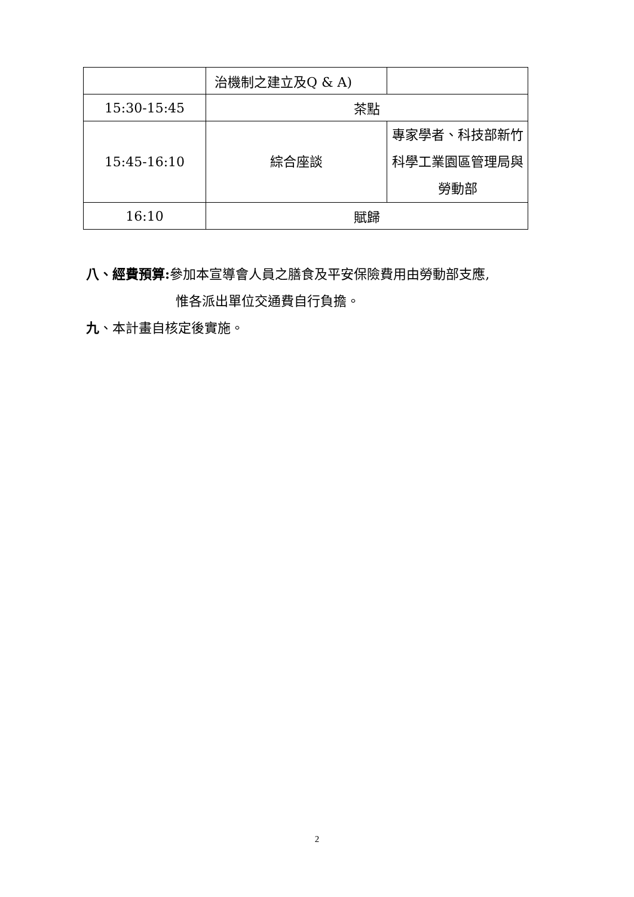| | 治機制之建立及Q & A) | |
| 15:30-15:45 | 茶點 | |
| 15:45-16:10 | 綜合座談 | 專家學者、科技部新竹科學工業園區管理局與勞動部 |
| 16:10 | 賦歸 | |
八、經費預算: 參加本宣導會人員之膳食及平安保險費用由勞動部支應,
惟各派出單位交通費自行負擔。
九、本計畫自核定後實施。
2